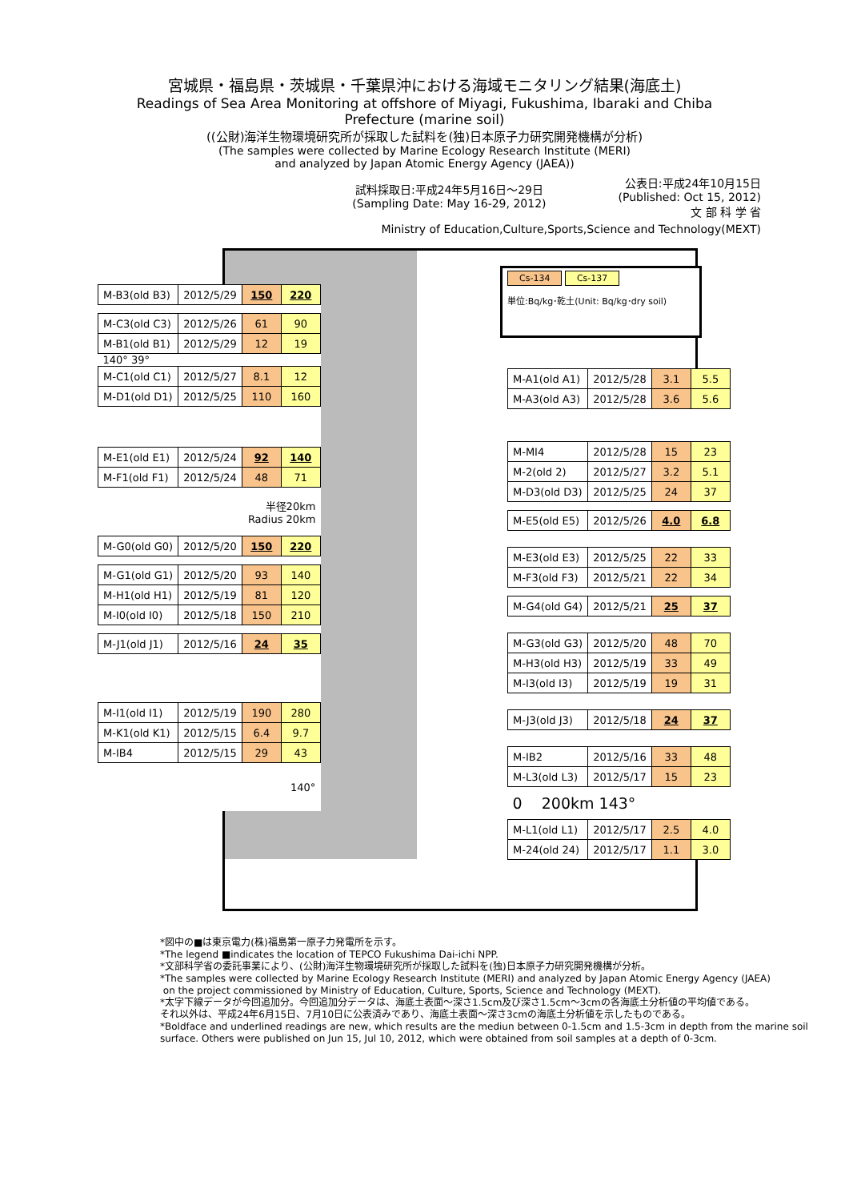宮城県・福島県・茨城県・千葉県沖における海域モニタリング結果(海底土)
Readings of Sea Area Monitoring at offshore of Miyagi, Fukushima, Ibaraki and Chiba
Prefecture (marine soil)
((公財)海洋生物環境研究所が採取した試料を(独)日本原子力研究開発機構が分析)
(The samples were collected by Marine Ecology Research Institute (MERI)
and analyzed by Japan Atomic Energy Agency (JAEA))
試料採取日:平成24年5月16日～29日
(Sampling Date: May 16-29, 2012)
公表日:平成24年10月15日
(Published: Oct 15, 2012)
文 部 科 学 省
Ministry of Education,Culture,Sports,Science and Technology(MEXT)
Cs-134 Cs-137
単位:Bq/kg･乾土(Unit: Bq/kg･dry soil)
| M-B3(old B3) | 2012/5/29 | 150 | 220 |
| M-C3(old C3) | 2012/5/26 | 61 | 90 |
| M-B1(old B1) | 2012/5/29 | 12 | 19 |
| 140° 39° | | | |
| M-C1(old C1) | 2012/5/27 | 8.1 | 12 |
| M-D1(old D1) | 2012/5/25 | 110 | 160 |
| M-E1(old E1) | 2012/5/24 | 92 | 140 |
| M-F1(old F1) | 2012/5/24 | 48 | 71 |
| 半径20km Radius 20km | | | |
| M-G0(old G0) | 2012/5/20 | 150 | 220 |
| M-G1(old G1) | 2012/5/20 | 93 | 140 |
| M-H1(old H1) | 2012/5/19 | 81 | 120 |
| M-I0(old I0) | 2012/5/18 | 150 | 210 |
| M-J1(old J1) | 2012/5/16 | 24 | 35 |
| M-I1(old I1) | 2012/5/19 | 190 | 280 |
| M-K1(old K1) | 2012/5/15 | 6.4 | 9.7 |
| M-IB4 | 2012/5/15 | 29 | 43 |
| 140° | | | |
| M-A1(old A1) | 2012/5/28 | 3.1 | 5.5 |
| M-A3(old A3) | 2012/5/28 | 3.6 | 5.6 |
| M-MI4 | 2012/5/28 | 15 | 23 |
| M-2(old 2) | 2012/5/27 | 3.2 | 5.1 |
| M-D3(old D3) | 2012/5/25 | 24 | 37 |
| M-E5(old E5) | 2012/5/26 | 4.0 | 6.8 |
| M-E3(old E3) | 2012/5/25 | 22 | 33 |
| M-F3(old F3) | 2012/5/21 | 22 | 34 |
| M-G4(old G4) | 2012/5/21 | 25 | 37 |
| M-G3(old G3) | 2012/5/20 | 48 | 70 |
| M-H3(old H3) | 2012/5/19 | 33 | 49 |
| M-I3(old I3) | 2012/5/19 | 19 | 31 |
| M-J3(old J3) | 2012/5/18 | 24 | 37 |
| M-IB2 | 2012/5/16 | 33 | 48 |
| M-L3(old L3) | 2012/5/17 | 15 | 23 |
| 0 200km 143° | | | |
| M-L1(old L1) | 2012/5/17 | 2.5 | 4.0 |
| M-24(old 24) | 2012/5/17 | 1.1 | 3.0 |
*図中の■は東京電力(株)福島第一原子力発電所を示す。
*The legend ■indicates the location of TEPCO Fukushima Dai-ichi NPP.
*文部科学省の委託事業により、(公財)海洋生物環境研究所が採取した試料を(独)日本原子力研究開発機構が分析。
*The samples were collected by Marine Ecology Research Institute (MERI) and analyzed by Japan Atomic Energy Agency (JAEA)
on the project commissioned by Ministry of Education, Culture, Sports, Science and Technology (MEXT).
*太字下線データが今回追加分。今回追加分データは、海底土表面～深さ1.5cm及び深さ1.5cm～3cmの各海底土分析値の平均値である。
それ以外は、平成24年6月15日、7月10日に公表済みであり、海底土表面～深さ3cmの海底土分析値を示したものである。
*Boldface and underlined readings are new, which results are the mediun between 0-1.5cm and 1.5-3cm in depth from the marine soil
surface. Others were published on Jun 15, Jul 10, 2012, which were obtained from soil samples at a depth of 0-3cm.